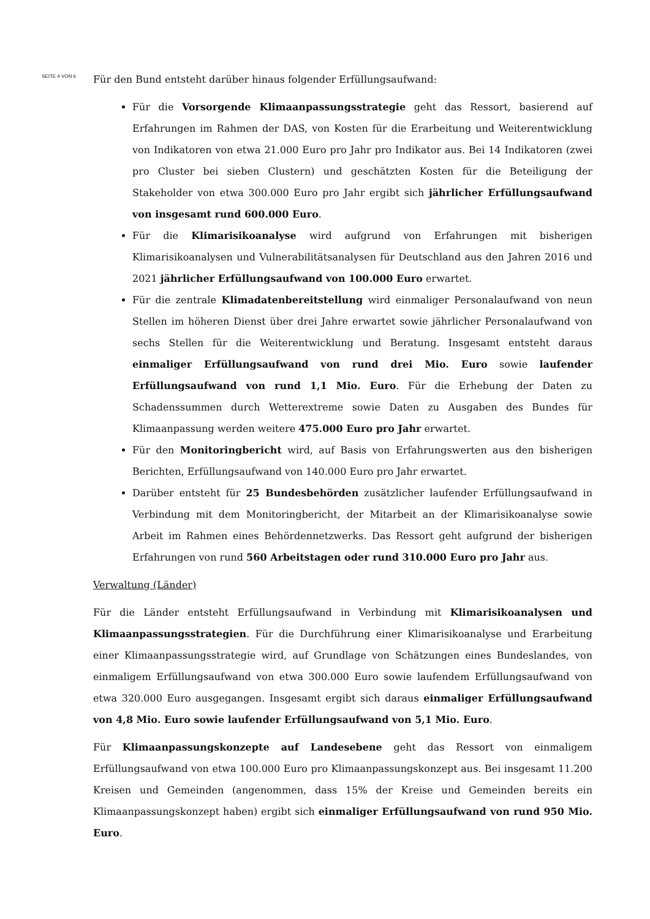SEITE 4 VON 6
Für den Bund entsteht darüber hinaus folgender Erfüllungsaufwand:
Für die Vorsorgende Klimaanpassungsstrategie geht das Ressort, basierend auf Erfahrungen im Rahmen der DAS, von Kosten für die Erarbeitung und Weiterentwicklung von Indikatoren von etwa 21.000 Euro pro Jahr pro Indikator aus. Bei 14 Indikatoren (zwei pro Cluster bei sieben Clustern) und geschätzten Kosten für die Beteiligung der Stakeholder von etwa 300.000 Euro pro Jahr ergibt sich jährlicher Erfüllungsaufwand von insgesamt rund 600.000 Euro.
Für die Klimarisikoanalyse wird aufgrund von Erfahrungen mit bisherigen Klimarisikoanalysen und Vulnerabilitätsanalysen für Deutschland aus den Jahren 2016 und 2021 jährlicher Erfüllungsaufwand von 100.000 Euro erwartet.
Für die zentrale Klimadatenbereitstellung wird einmaliger Personalaufwand von neun Stellen im höheren Dienst über drei Jahre erwartet sowie jährlicher Personalaufwand von sechs Stellen für die Weiterentwicklung und Beratung. Insgesamt entsteht daraus einmaliger Erfüllungsaufwand von rund drei Mio. Euro sowie laufender Erfüllungsaufwand von rund 1,1 Mio. Euro. Für die Erhebung der Daten zu Schadenssummen durch Wetterextreme sowie Daten zu Ausgaben des Bundes für Klimaanpassung werden weitere 475.000 Euro pro Jahr erwartet.
Für den Monitoringbericht wird, auf Basis von Erfahrungswerten aus den bisherigen Berichten, Erfüllungsaufwand von 140.000 Euro pro Jahr erwartet.
Darüber entsteht für 25 Bundesbehörden zusätzlicher laufender Erfüllungsaufwand in Verbindung mit dem Monitoringbericht, der Mitarbeit an der Klimarisikoanalyse sowie Arbeit im Rahmen eines Behördennetzwerks. Das Ressort geht aufgrund der bisherigen Erfahrungen von rund 560 Arbeitstagen oder rund 310.000 Euro pro Jahr aus.
Verwaltung (Länder)
Für die Länder entsteht Erfüllungsaufwand in Verbindung mit Klimarisikoanalysen und Klimaanpassungsstrategien. Für die Durchführung einer Klimarisikoanalyse und Erarbeitung einer Klimaanpassungsstrategie wird, auf Grundlage von Schätzungen eines Bundeslandes, von einmaligem Erfüllungsaufwand von etwa 300.000 Euro sowie laufendem Erfüllungsaufwand von etwa 320.000 Euro ausgegangen. Insgesamt ergibt sich daraus einmaliger Erfüllungsaufwand von 4,8 Mio. Euro sowie laufender Erfüllungsaufwand von 5,1 Mio. Euro.
Für Klimaanpassungskonzepte auf Landesebene geht das Ressort von einmaligem Erfüllungsaufwand von etwa 100.000 Euro pro Klimaanpassungskonzept aus. Bei insgesamt 11.200 Kreisen und Gemeinden (angenommen, dass 15% der Kreise und Gemeinden bereits ein Klimaanpassungskonzept haben) ergibt sich einmaliger Erfüllungsaufwand von rund 950 Mio. Euro.